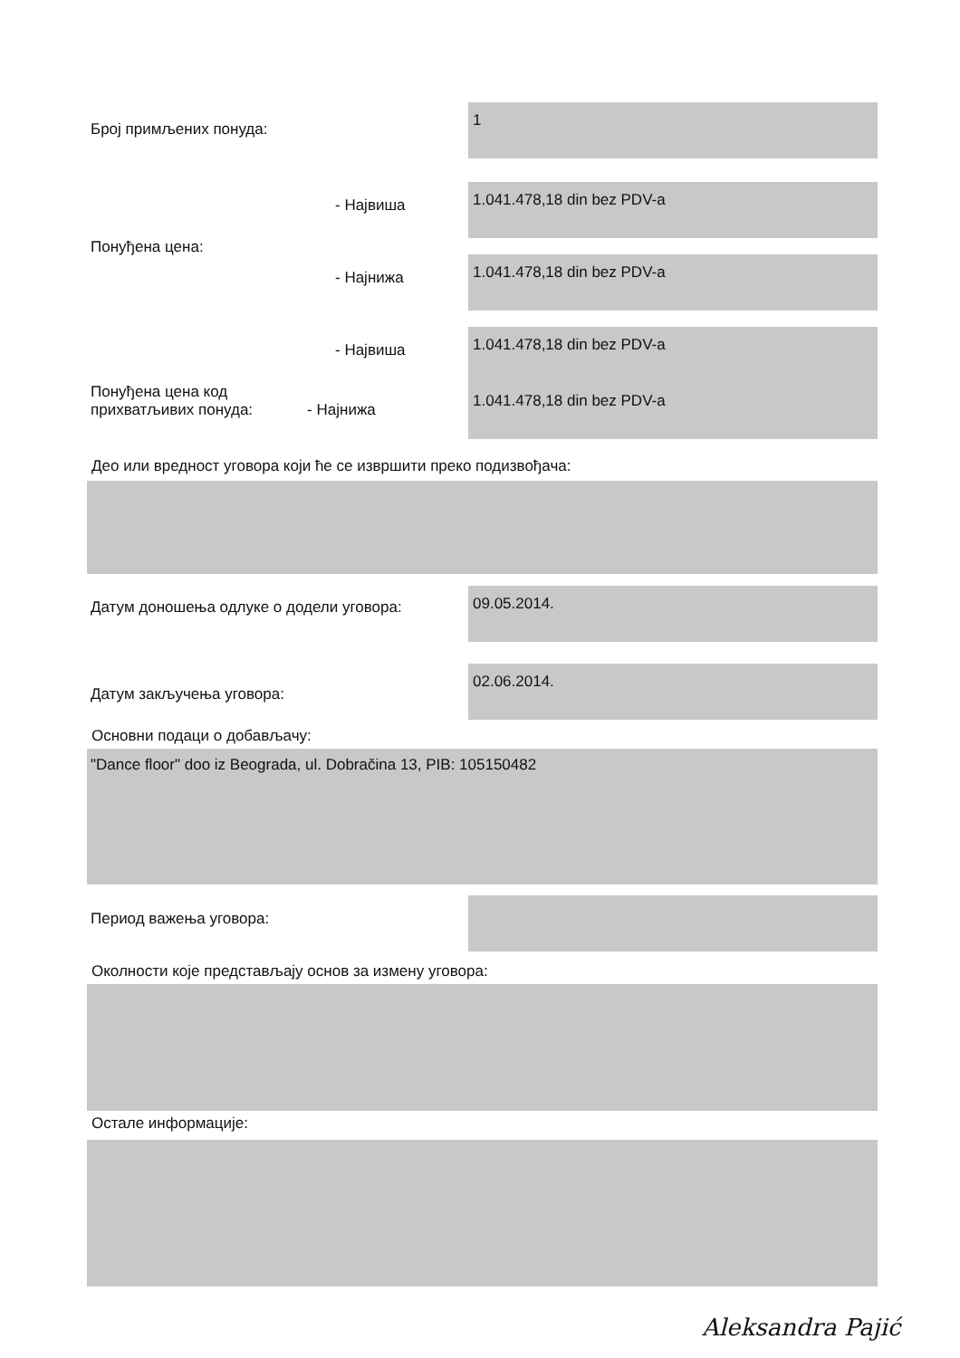Број примљених понуда:
1
- Највиша
1.041.478,18 din bez PDV-a
Понуђена цена:
- Најнижа
1.041.478,18 din bez PDV-a
- Највиша
1.041.478,18 din bez PDV-a
Понуђена цена код
прихватљивих понуда: - Најнижа
1.041.478,18 din bez PDV-a
Део или вредност уговора који ће се извршити преко подизвођача:
Датум доношења одлуке о додели уговора:
09.05.2014.
Датум закључења уговора:
02.06.2014.
Основни подаци о добављачу:
"Dance floor" doo iz Beograda, ul. Dobračina 13, PIB: 105150482
Период важења уговора:
Околности које представљају основ за измену уговора:
Остале информације:
Aleksandra Pajić